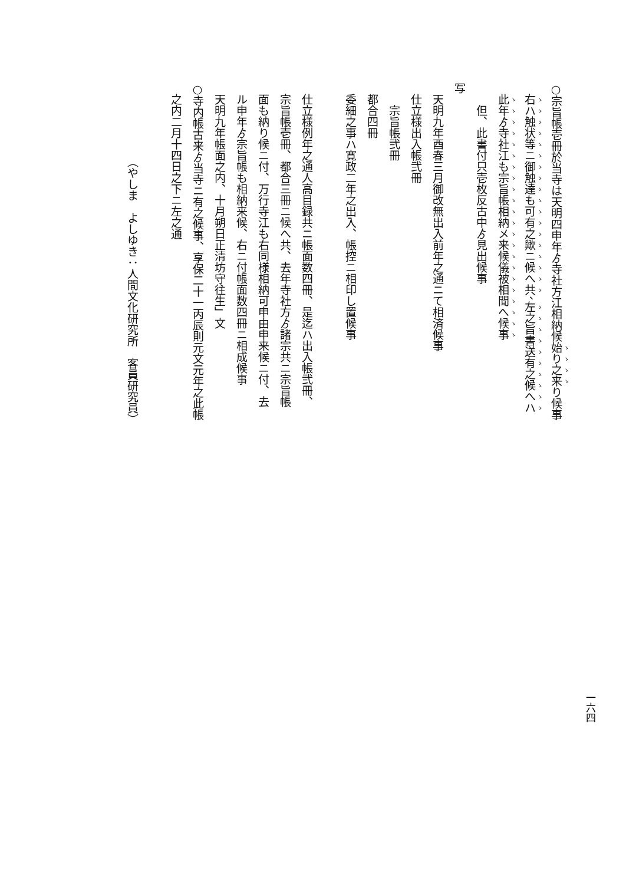○宗旨帳壱冊於当寺は天明四申年ゟ寺社方江相納候始り之来り候事
右ハ触状等ニ御触達も可有之歟ニ候へ共、左之旨書送有之候へハ
此年ゟ寺社江も宗旨帳相納メ来候儀被相聞へ候事
但、此書付只壱枚反古中ゟ見出候事
写
天明九年酉春三月御改無出入前年之通ニて相済候事
仕立様出入帳弐冊
宗旨帳弐冊
都合四冊
委細之事ハ寛政二年之出入、帳控ニ相印し置候事
仕立様例年之通人高目録共ニ帳面数四冊、是迄ハ出入帳弐冊、
宗旨帳壱冊、都合三冊ニ候へ共、去年寺社方ゟ諸宗共ニ宗旨帳
面も納り候ニ付、万行寺江も右同様相納可申由申来候ニ付、去
ル申年ゟ宗旨帳も相納来候、右ニ付帳面数四冊ニ相成候事
天明九年帳面之内、十月朔日正清坊守往生」文
○寺内帳古来ゟ当寺ニ有之候事、享保二十一丙辰則元文元年之此帳
之内二月十四日之下ニ左之通
（やしま　よしゆき：人間文化研究所　客員研究員）
一六四